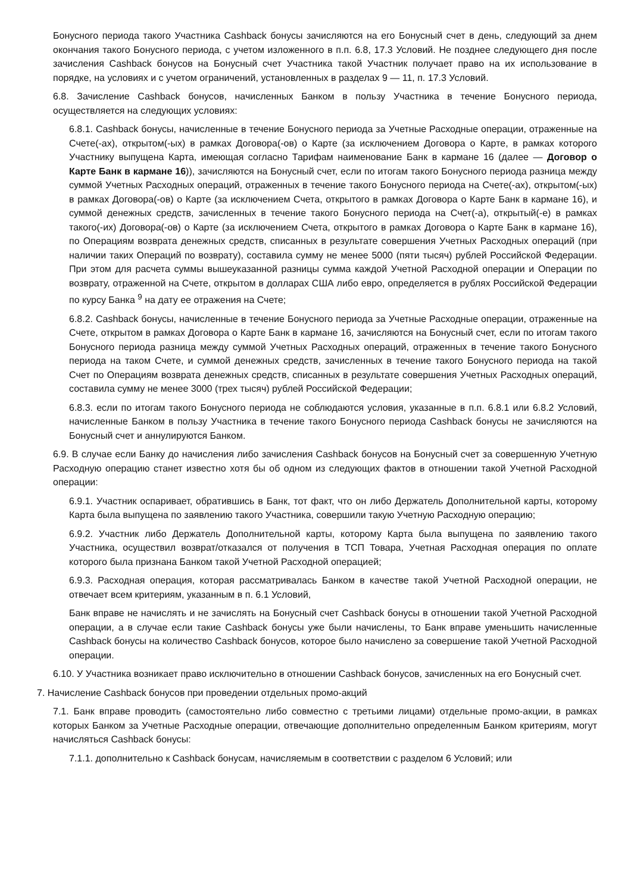Бонусного периода такого Участника Cashback бонусы зачисляются на его Бонусный счет в день, следующий за днем окончания такого Бонусного периода, с учетом изложенного в п.п. 6.8, 17.3 Условий. Не позднее следующего дня после зачисления Cashback бонусов на Бонусный счет Участника такой Участник получает право на их использование в порядке, на условиях и с учетом ограничений, установленных в разделах 9 — 11, п. 17.3 Условий.
6.8. Зачисление Cashback бонусов, начисленных Банком в пользу Участника в течение Бонусного периода, осуществляется на следующих условиях:
6.8.1. Cashback бонусы, начисленные в течение Бонусного периода за Учетные Расходные операции, отраженные на Счете(-ах), открытом(-ых) в рамках Договора(-ов) о Карте (за исключением Договора о Карте, в рамках которого Участнику выпущена Карта, имеющая согласно Тарифам наименование Банк в кармане 16 (далее — Договор о Карте Банк в кармане 16)), зачисляются на Бонусный счет, если по итогам такого Бонусного периода разница между суммой Учетных Расходных операций, отраженных в течение такого Бонусного периода на Счете(-ах), открытом(-ых) в рамках Договора(-ов) о Карте (за исключением Счета, открытого в рамках Договора о Карте Банк в кармане 16), и суммой денежных средств, зачисленных в течение такого Бонусного периода на Счет(-а), открытый(-е) в рамках такого(-их) Договора(-ов) о Карте (за исключением Счета, открытого в рамках Договора о Карте Банк в кармане 16), по Операциям возврата денежных средств, списанных в результате совершения Учетных Расходных операций (при наличии таких Операций по возврату), составила сумму не менее 5000 (пяти тысяч) рублей Российской Федерации. При этом для расчета суммы вышеуказанной разницы сумма каждой Учетной Расходной операции и Операции по возврату, отраженной на Счете, открытом в долларах США либо евро, определяется в рублях Российской Федерации по курсу Банка <sup>9</sup> на дату ее отражения на Счете;
6.8.2. Cashback бонусы, начисленные в течение Бонусного периода за Учетные Расходные операции, отраженные на Счете, открытом в рамках Договора о Карте Банк в кармане 16, зачисляются на Бонусный счет, если по итогам такого Бонусного периода разница между суммой Учетных Расходных операций, отраженных в течение такого Бонусного периода на таком Счете, и суммой денежных средств, зачисленных в течение такого Бонусного периода на такой Счет по Операциям возврата денежных средств, списанных в результате совершения Учетных Расходных операций, составила сумму не менее 3000 (трех тысяч) рублей Российской Федерации;
6.8.3. если по итогам такого Бонусного периода не соблюдаются условия, указанные в п.п. 6.8.1 или 6.8.2 Условий, начисленные Банком в пользу Участника в течение такого Бонусного периода Cashback бонусы не зачисляются на Бонусный счет и аннулируются Банком.
6.9. В случае если Банку до начисления либо зачисления Cashback бонусов на Бонусный счет за совершенную Учетную Расходную операцию станет известно хотя бы об одном из следующих фактов в отношении такой Учетной Расходной операции:
6.9.1. Участник оспаривает, обратившись в Банк, тот факт, что он либо Держатель Дополнительной карты, которому Карта была выпущена по заявлению такого Участника, совершили такую Учетную Расходную операцию;
6.9.2. Участник либо Держатель Дополнительной карты, которому Карта была выпущена по заявлению такого Участника, осуществил возврат/отказался от получения в ТСП Товара, Учетная Расходная операция по оплате которого была признана Банком такой Учетной Расходной операцией;
6.9.3. Расходная операция, которая рассматривалась Банком в качестве такой Учетной Расходной операции, не отвечает всем критериям, указанным в п. 6.1 Условий,
Банк вправе не начислять и не зачислять на Бонусный счет Cashback бонусы в отношении такой Учетной Расходной операции, а в случае если такие Cashback бонусы уже были начислены, то Банк вправе уменьшить начисленные Cashback бонусы на количество Cashback бонусов, которое было начислено за совершение такой Учетной Расходной операции.
6.10. У Участника возникает право исключительно в отношении Cashback бонусов, зачисленных на его Бонусный счет.
7. Начисление Cashback бонусов при проведении отдельных промо-акций
7.1. Банк вправе проводить (самостоятельно либо совместно с третьими лицами) отдельные промо-акции, в рамках которых Банком за Учетные Расходные операции, отвечающие дополнительно определенным Банком критериям, могут начисляться Cashback бонусы:
7.1.1. дополнительно к Cashback бонусам, начисляемым в соответствии с разделом 6 Условий; или